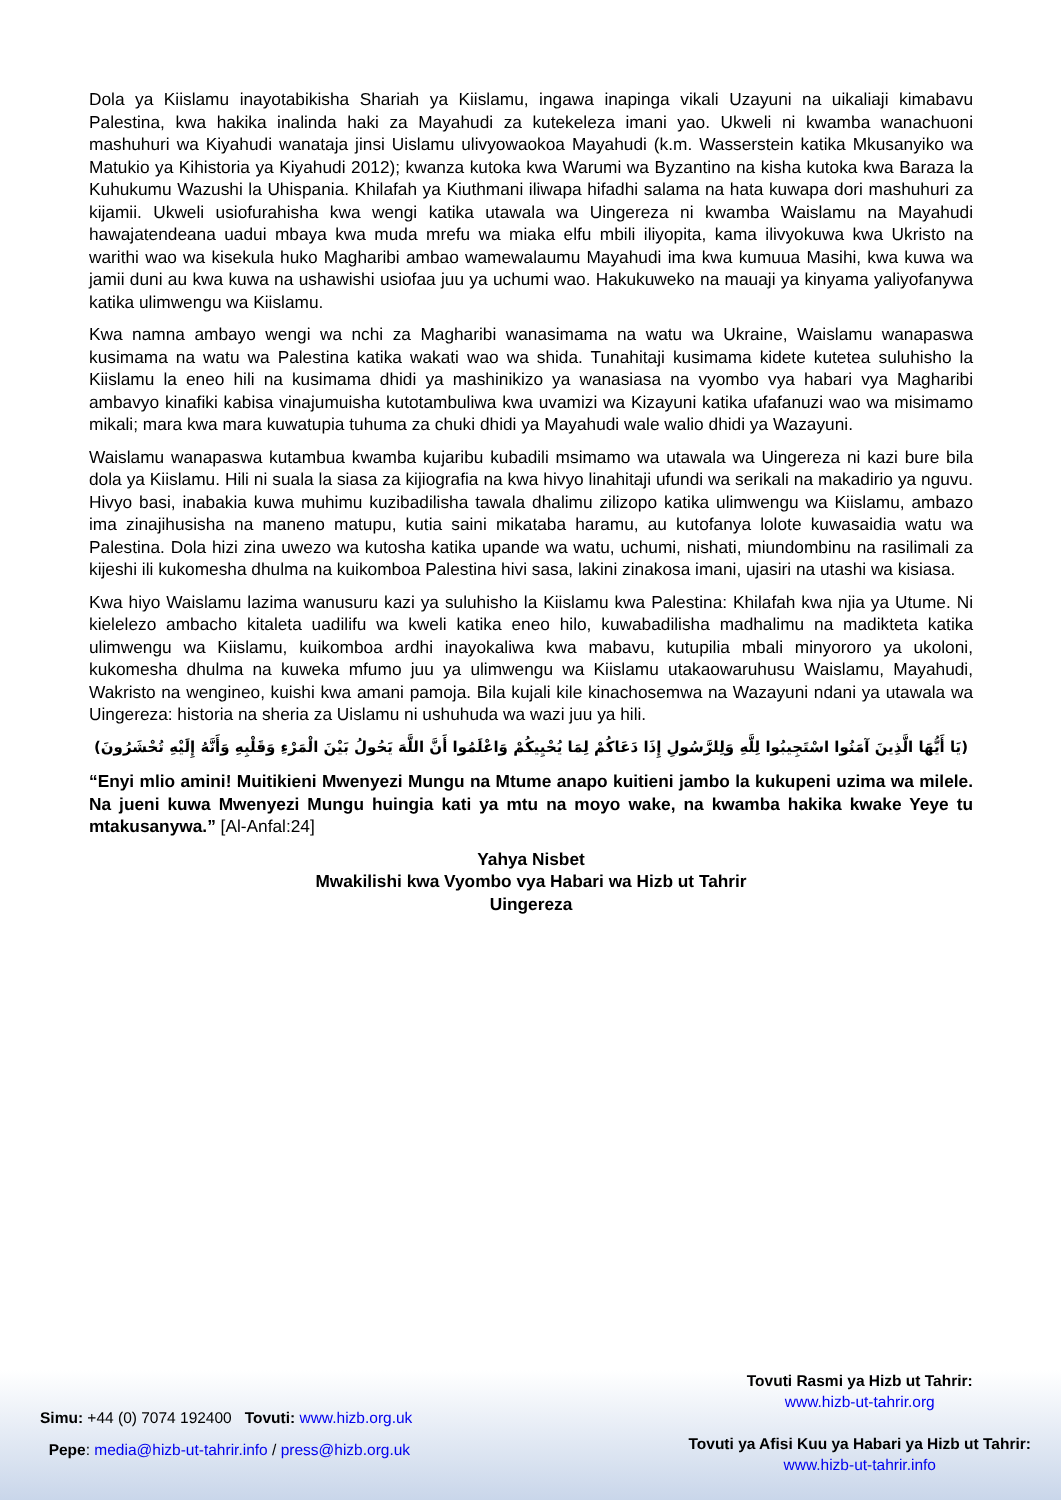Dola ya Kiislamu inayotabikisha Shariah ya Kiislamu, ingawa inapinga vikali Uzayuni na uikaliaji kimabavu Palestina, kwa hakika inalinda haki za Mayahudi za kutekeleza imani yao. Ukweli ni kwamba wanachuoni mashuhuri wa Kiyahudi wanataja jinsi Uislamu ulivyowaokoa Mayahudi (k.m. Wasserstein katika Mkusanyiko wa Matukio ya Kihistoria ya Kiyahudi 2012); kwanza kutoka kwa Warumi wa Byzantino na kisha kutoka kwa Baraza la Kuhukumu Wazushi la Uhispania. Khilafah ya Kiuthmani iliwapa hifadhi salama na hata kuwapa dori mashuhuri za kijamii. Ukweli usiofurahisha kwa wengi katika utawala wa Uingereza ni kwamba Waislamu na Mayahudi hawajatendeana uadui mbaya kwa muda mrefu wa miaka elfu mbili iliyopita, kama ilivyokuwa kwa Ukristo na warithi wao wa kisekula huko Magharibi ambao wamewalaumu Mayahudi ima kwa kumuua Masihi, kwa kuwa wa jamii duni au kwa kuwa na ushawishi usiofaa juu ya uchumi wao. Hakukuweko na mauaji ya kinyama yaliyofanywa katika ulimwengu wa Kiislamu.
Kwa namna ambayo wengi wa nchi za Magharibi wanasimama na watu wa Ukraine, Waislamu wanapaswa kusimama na watu wa Palestina katika wakati wao wa shida. Tunahitaji kusimama kidete kutetea suluhisho la Kiislamu la eneo hili na kusimama dhidi ya mashinikizo ya wanasiasa na vyombo vya habari vya Magharibi ambavyo kinafiki kabisa vinajumuisha kutotambuliwa kwa uvamizi wa Kizayuni katika ufafanuzi wao wa misimamo mikali; mara kwa mara kuwatupia tuhuma za chuki dhidi ya Mayahudi wale walio dhidi ya Wazayuni.
Waislamu wanapaswa kutambua kwamba kujaribu kubadili msimamo wa utawala wa Uingereza ni kazi bure bila dola ya Kiislamu. Hili ni suala la siasa za kijiografia na kwa hivyo linahitaji ufundi wa serikali na makadirio ya nguvu. Hivyo basi, inabakia kuwa muhimu kuzibadilisha tawala dhalimu zilizopo katika ulimwengu wa Kiislamu, ambazo ima zinajihusisha na maneno matupu, kutia saini mikataba haramu, au kutofanya lolote kuwasaidia watu wa Palestina. Dola hizi zina uwezo wa kutosha katika upande wa watu, uchumi, nishati, miundombinu na rasilimali za kijeshi ili kukomesha dhulma na kuikomboa Palestina hivi sasa, lakini zinakosa imani, ujasiri na utashi wa kisiasa.
Kwa hiyo Waislamu lazima wanusuru kazi ya suluhisho la Kiislamu kwa Palestina: Khilafah kwa njia ya Utume. Ni kielelezo ambacho kitaleta uadilifu wa kweli katika eneo hilo, kuwabadilisha madhalimu na madikteta katika ulimwengu wa Kiislamu, kuikomboa ardhi inayokaliwa kwa mabavu, kutupilia mbali minyororo ya ukoloni, kukomesha dhulma na kuweka mfumo juu ya ulimwengu wa Kiislamu utakaowaruhusu Waislamu, Mayahudi, Wakristo na wengineo, kuishi kwa amani pamoja. Bila kujali kile kinachosemwa na Wazayuni ndani ya utawala wa Uingereza: historia na sheria za Uislamu ni ushuhuda wa wazi juu ya hili.
(يَا أَيُّهَا الَّذِينَ آمَنُوا اسْتَجِيبُوا لِلَّهِ وَلِلرَّسُولِ إِذَا دَعَاكُمْ لِمَا يُحْيِيكُمْ وَاعْلَمُوا أَنَّ اللَّهَ يَحُولُ بَيْنَ الْمَرْءِ وَقَلْبِهِ وَأَنَّهُ إِلَيْهِ تُحْشَرُونَ)
“Enyi mlio amini! Muitikieni Mwenyezi Mungu na Mtume anapo kuitieni jambo la kukupeni uzima wa milele. Na jueni kuwa Mwenyezi Mungu huingia kati ya mtu na moyo wake, na kwamba hakika kwake Yeye tu mtakusanywa.” [Al-Anfal:24]
Yahya Nisbet
Mwakilishi kwa Vyombo vya Habari wa Hizb ut Tahrir
Uingereza
Simu: +44 (0) 7074 192400 Tovuti: www.hizb.org.uk
Pepe: media@hizb-ut-tahrir.info / press@hizb.org.uk
Tovuti Rasmi ya Hizb ut Tahrir:
www.hizb-ut-tahrir.org
Tovuti ya Afisi Kuu ya Habari ya Hizb ut Tahrir:
www.hizb-ut-tahrir.info